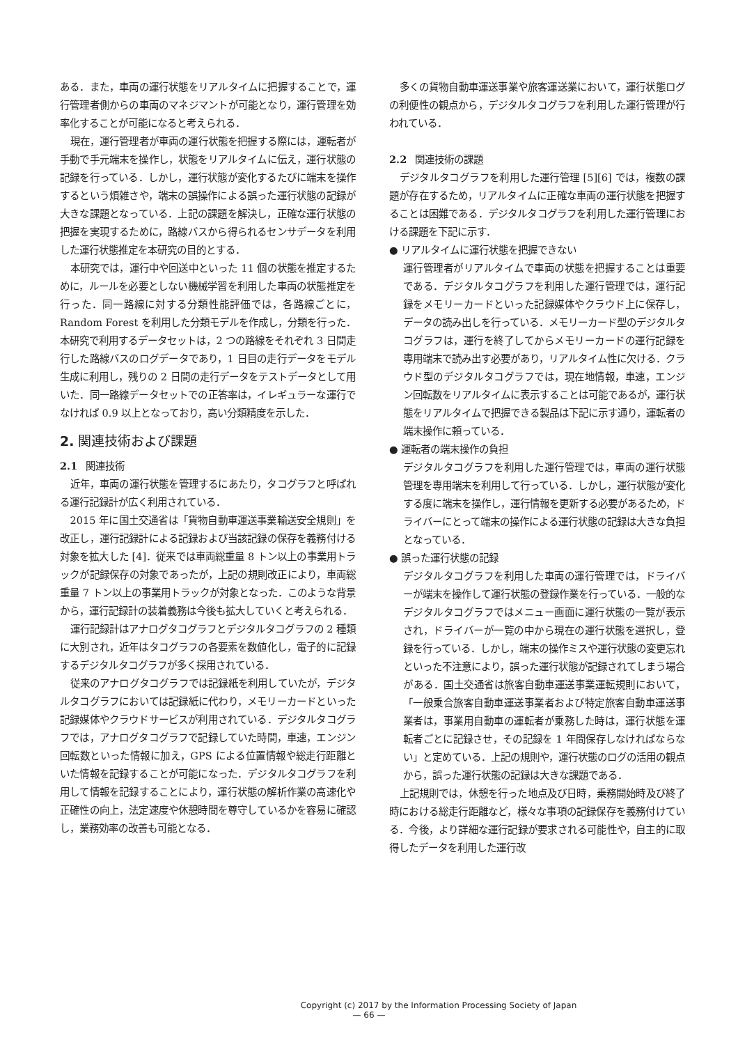ある．また，車両の運行状態をリアルタイムに把握することで，運行管理者側からの車両のマネジマントが可能となり，運行管理を効率化することが可能になると考えられる．
現在，運行管理者が車両の運行状態を把握する際には，運転者が手動で手元端末を操作し，状態をリアルタイムに伝え，運行状態の記録を行っている．しかし，運行状態が変化するたびに端末を操作するという煩雑さや，端末の誤操作による誤った運行状態の記録が大きな課題となっている．上記の課題を解決し，正確な運行状態の把握を実現するために，路線バスから得られるセンサデータを利用した運行状態推定を本研究の目的とする．
本研究では，運行中や回送中といった 11 個の状態を推定するために，ルールを必要としない機械学習を利用した車両の状態推定を行った．同一路線に対する分類性能評価では，各路線ごとに，Random Forest を利用した分類モデルを作成し，分類を行った．本研究で利用するデータセットは，2 つの路線をそれぞれ 3 日間走行した路線バスのログデータであり，1 日目の走行データをモデル生成に利用し，残りの 2 日間の走行データをテストデータとして用いた．同一路線データセットでの正答率は，イレギュラーな運行でなければ 0.9 以上となっており，高い分類精度を示した．
2. 関連技術および課題
2.1 関連技術
近年，車両の運行状態を管理するにあたり，タコグラフと呼ばれる運行記録計が広く利用されている．
2015 年に国土交通省は「貨物自動車運送事業輸送安全規則」を改正し，運行記録計による記録および当該記録の保存を義務付ける対象を拡大した [4]．従来では車両総重量 8 トン以上の事業用トラックが記録保存の対象であったが，上記の規則改正により，車両総重量 7 トン以上の事業用トラックが対象となった．このような背景から，運行記録計の装着義務は今後も拡大していくと考えられる．
運行記録計はアナログタコグラフとデジタルタコグラフの 2 種類に大別され，近年はタコグラフの各要素を数値化し，電子的に記録するデジタルタコグラフが多く採用されている．
従来のアナログタコグラフでは記録紙を利用していたが，デジタルタコグラフにおいては記録紙に代わり，メモリーカードといった記録媒体やクラウドサービスが利用されている．デジタルタコグラフでは，アナログタコグラフで記録していた時間，車速，エンジン回転数といった情報に加え，GPS による位置情報や総走行距離といた情報を記録することが可能になった．デジタルタコグラフを利用して情報を記録することにより，運行状態の解析作業の高速化や正確性の向上，法定速度や休憩時間を尊守しているかを容易に確認し，業務効率の改善も可能となる．
多くの貨物自動車運送事業や旅客運送業において，運行状態ログの利便性の観点から，デジタルタコグラフを利用した運行管理が行われている．
2.2 関連技術の課題
デジタルタコグラフを利用した運行管理 [5][6] では，複数の課題が存在するため，リアルタイムに正確な車両の運行状態を把握することは困難である．デジタルタコグラフを利用した運行管理における課題を下記に示す．
● リアルタイムに運行状態を把握できない
運行管理者がリアルタイムで車両の状態を把握することは重要である．デジタルタコグラフを利用した運行管理では，運行記録をメモリーカードといった記録媒体やクラウド上に保存し，データの読み出しを行っている．メモリーカード型のデジタルタコグラフは，運行を終了してからメモリーカードの運行記録を専用端末で読み出す必要があり，リアルタイム性に欠ける．クラウド型のデジタルタコグラフでは，現在地情報，車速，エンジン回転数をリアルタイムに表示することは可能であるが，運行状態をリアルタイムで把握できる製品は下記に示す通り，運転者の端末操作に頼っている．
● 運転者の端末操作の負担
デジタルタコグラフを利用した運行管理では，車両の運行状態管理を専用端末を利用して行っている．しかし，運行状態が変化する度に端末を操作し，運行情報を更新する必要があるため，ドライバーにとって端末の操作による運行状態の記録は大きな負担となっている．
● 誤った運行状態の記録
デジタルタコグラフを利用した車両の運行管理では，ドライバーが端末を操作して運行状態の登録作業を行っている．一般的なデジタルタコグラフではメニュー画面に運行状態の一覧が表示され，ドライバーが一覧の中から現在の運行状態を選択し，登録を行っている．しかし，端末の操作ミスや運行状態の変更忘れといった不注意により，誤った運行状態が記録されてしまう場合がある．国土交通省は旅客自動車運送事業運転規則において，「一般乗合旅客自動車運送事業者および特定旅客自動車運送事業者は，事業用自動車の運転者が乗務した時は，運行状態を運転者ごとに記録させ，その記録を 1 年間保存しなければならない」と定めている．上記の規則や，運行状態のログの活用の観点から，誤った運行状態の記録は大きな課題である．
上記規則では，休憩を行った地点及び日時，乗務開始時及び終了時における総走行距離など，様々な事項の記録保存を義務付けている．今後，より詳細な運行記録が要求される可能性や，自主的に取得したデータを利用した運行改
Copyright (c) 2017 by the Information Processing Society of Japan
— 66 —